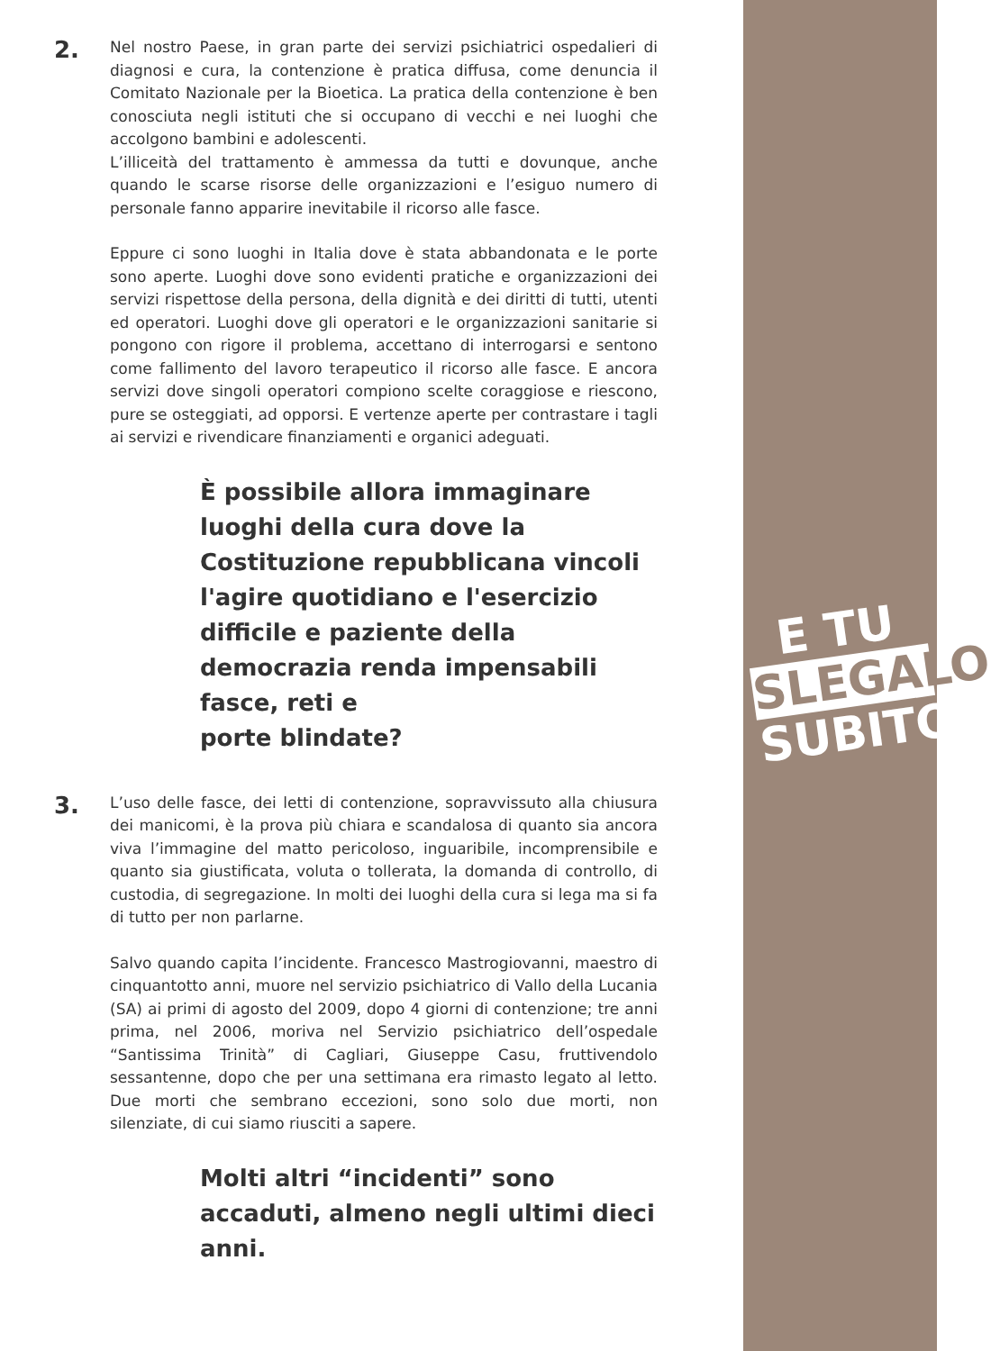E TU
SLEGALO
SUBITO
2.
Nel nostro Paese, in gran parte dei servizi psichiatrici ospedalieri di diagnosi e cura, la contenzione è pratica diffusa, come denuncia il Comitato Nazionale per la Bioetica. La pratica della contenzione è ben conosciuta negli istituti che si occupano di vecchi e nei luoghi che accolgono bambini e adolescenti.
L’illiceità del trattamento è ammessa da tutti e dovunque, anche quando le scarse risorse delle organizzazioni e l’esiguo numero di personale fanno apparire inevitabile il ricorso alle fasce.
Eppure ci sono luoghi in Italia dove è stata abbandonata e le porte sono aperte. Luoghi dove sono evidenti pratiche e organizzazioni dei servizi rispettose della persona, della dignità e dei diritti di tutti, utenti ed operatori. Luoghi dove gli operatori e le organizzazioni sanitarie si pongono con rigore il problema, accettano di interrogarsi e sentono come fallimento del lavoro terapeutico il ricorso alle fasce. E ancora servizi dove singoli operatori compiono scelte coraggiose e riescono, pure se osteggiati, ad opporsi. E vertenze aperte per contrastare i tagli ai servizi e rivendicare finanziamenti e organici adeguati.
È possibile allora immaginare luoghi della cura dove la Costituzione repubblicana vincoli l'agire quotidiano e l'esercizio difficile e paziente della democrazia renda impensabili fasce, reti e
porte blindate?
3.
L’uso delle fasce, dei letti di contenzione, sopravvissuto alla chiusura dei manicomi, è la prova più chiara e scandalosa di quanto sia ancora viva l’immagine del matto pericoloso, inguaribile, incomprensibile e quanto sia giustificata, voluta o tollerata, la domanda di controllo, di custodia, di segregazione. In molti dei luoghi della cura si lega ma si fa di tutto per non parlarne.
Salvo quando capita l’incidente. Francesco Mastrogiovanni, maestro di cinquantotto anni, muore nel servizio psichiatrico di Vallo della Lucania (SA) ai primi di agosto del 2009, dopo 4 giorni di contenzione; tre anni prima, nel 2006, moriva nel Servizio psichiatrico dell’ospedale “Santissima Trinità” di Cagliari, Giuseppe Casu, fruttivendolo sessantenne, dopo che per una settimana era rimasto legato al letto. Due morti che sembrano eccezioni, sono solo due morti, non silenziate, di cui siamo riusciti a sapere.
Molti altri “incidenti” sono accaduti, almeno negli ultimi dieci anni.